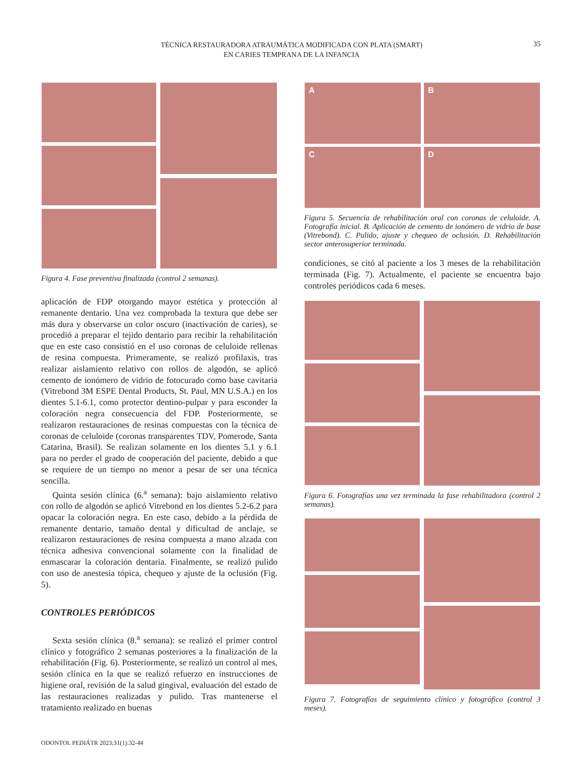TÉCNICA RESTAURADORA ATRAUMÁTICA MODIFICADA CON PLATA (SMART)
EN CARIES TEMPRANA DE LA INFANCIA
35
Figura 4. Fase preventiva finalizada (control 2 semanas).
aplicación de FDP otorgando mayor estética y protección al remanente dentario. Una vez comprobada la textura que debe ser más dura y observarse un color oscuro (inactivación de caries), se procedió a preparar el tejido dentario para recibir la rehabilitación que en este caso consistió en el uso coronas de celuloide rellenas de resina compuesta. Primeramente, se realizó profilaxis, tras realizar aislamiento relativo con rollos de algodón, se aplicó cemento de ionómero de vidrio de fotocurado como base cavitaria (Vitrebond 3M ESPE Dental Products, St. Paul, MN U.S.A.) en los dientes 5.1-6.1, como protector dentino-pulpar y para esconder la coloración negra consecuencia del FDP. Posteriormente, se realizaron restauraciones de resinas compuestas con la técnica de coronas de celuloide (coronas transparentes TDV, Pomerode, Santa Catarina, Brasil). Se realizan solamente en los dientes 5.1 y 6.1 para no perder el grado de cooperación del paciente, debido a que se requiere de un tiempo no menor a pesar de ser una técnica sencilla.
Quinta sesión clínica (6.<sup>a</sup> semana): bajo aislamiento relativo con rollo de algodón se aplicó Vitrebond en los dientes 5.2-6.2 para opacar la coloración negra. En este caso, debido a la pérdida de remanente dentario, tamaño dental y dificultad de anclaje, se realizaron restauraciones de resina compuesta a mano alzada con técnica adhesiva convencional solamente con la finalidad de enmascarar la coloración dentaria. Finalmente, se realizó pulido con uso de anestesia tópica, chequeo y ajuste de la oclusión (Fig. 5).
CONTROLES PERIÓDICOS
Sexta sesión clínica (8.<sup>a</sup> semana): se realizó el primer control clínico y fotográfico 2 semanas posteriores a la finalización de la rehabilitación (Fig. 6). Posteriormente, se realizó un control al mes, sesión clínica en la que se realizó refuerzo en instrucciones de higiene oral, revisión de la salud gingival, evaluación del estado de las restauraciones realizadas y pulido. Tras mantenerse el tratamiento realizado en buenas
A
B
C
D
Figura 5. Secuencia de rehabilitación oral con coronas de celuloide. A. Fotografía inicial. B. Aplicación de cemento de ionómero de vidrio de base (Vitrebond). C. Pulido, ajuste y chequeo de oclusión. D. Rehabilitación sector anterosuperior terminada.
condiciones, se citó al paciente a los 3 meses de la rehabilitación terminada (Fig. 7). Actualmente, el paciente se encuentra bajo controles periódicos cada 6 meses.
Figura 6. Fotografías una vez terminada la fase rehabilitadora (control 2 semanas).
Figura 7. Fotografías de seguimiento clínico y fotográfico (control 3 meses).
ODONTOL PEDIÁTR 2023;31(1):32-44